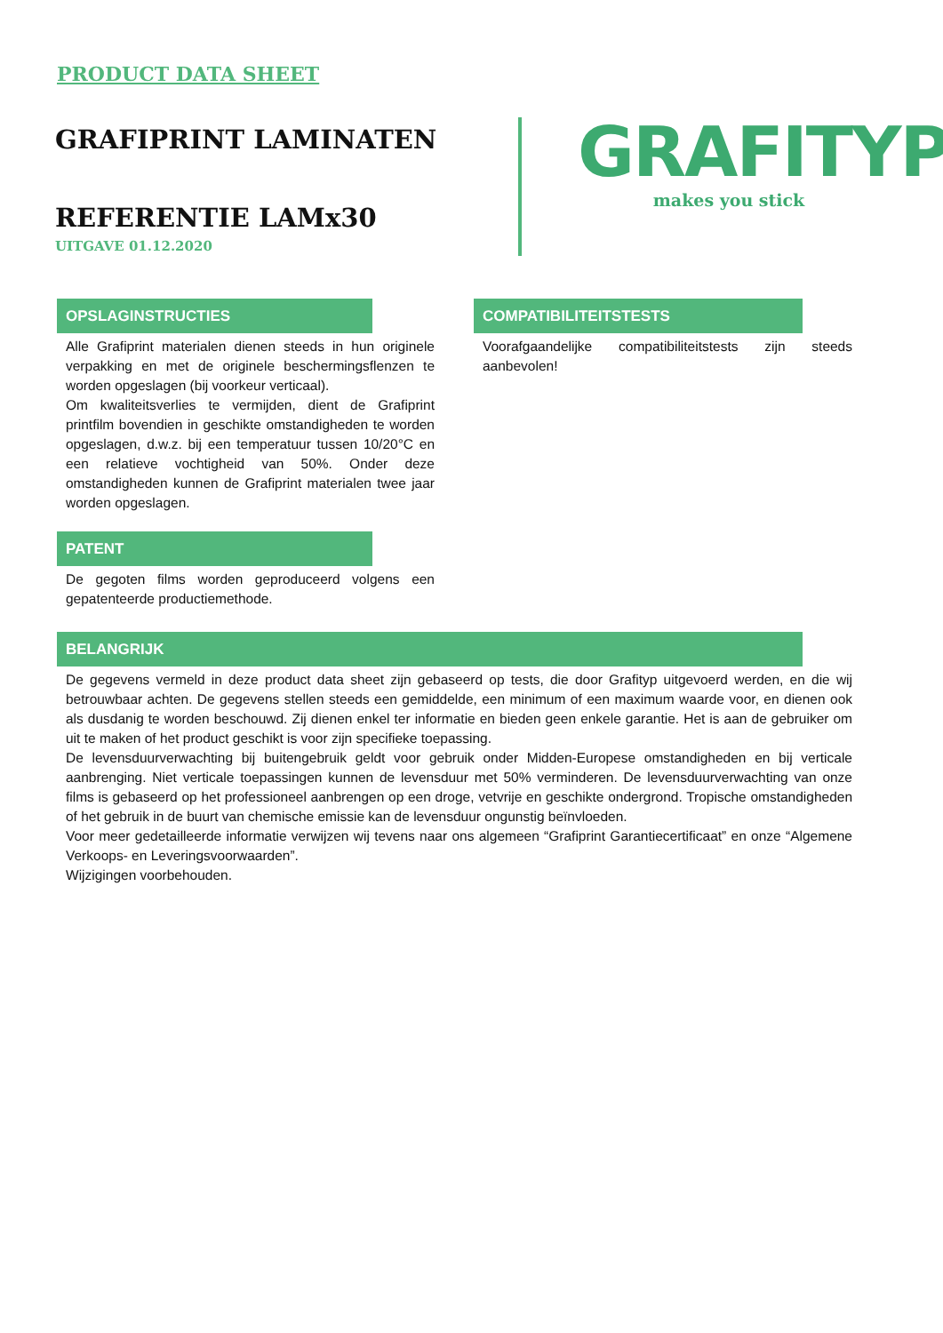PRODUCT DATA SHEET
GRAFIPRINT LAMINATEN
REFERENTIE LAMx30
UITGAVE 01.12.2020
GRAFITYP
makes you stick
OPSLAGINSTRUCTIES
Alle Grafiprint materialen dienen steeds in hun originele verpakking en met de originele beschermingsflenzen te worden opgeslagen (bij voorkeur verticaal).
Om kwaliteitsverlies te vermijden, dient de Grafiprint printfilm bovendien in geschikte omstandigheden te worden opgeslagen, d.w.z. bij een temperatuur tussen 10/20°C en een relatieve vochtigheid van 50%. Onder deze omstandigheden kunnen de Grafiprint materialen twee jaar worden opgeslagen.
COMPATIBILITEITSTESTS
Voorafgaandelijke compatibiliteitstests zijn steeds aanbevolen!
PATENT
De gegoten films worden geproduceerd volgens een gepatenteerde productiemethode.
BELANGRIJK
De gegevens vermeld in deze product data sheet zijn gebaseerd op tests, die door Grafityp uitgevoerd werden, en die wij betrouwbaar achten. De gegevens stellen steeds een gemiddelde, een minimum of een maximum waarde voor, en dienen ook als dusdanig te worden beschouwd. Zij dienen enkel ter informatie en bieden geen enkele garantie. Het is aan de gebruiker om uit te maken of het product geschikt is voor zijn specifieke toepassing.
De levensduurverwachting bij buitengebruik geldt voor gebruik onder Midden-Europese omstandigheden en bij verticale aanbrenging. Niet verticale toepassingen kunnen de levensduur met 50% verminderen. De levensduurverwachting van onze films is gebaseerd op het professioneel aanbrengen op een droge, vetvrije en geschikte ondergrond. Tropische omstandigheden of het gebruik in de buurt van chemische emissie kan de levensduur ongunstig beïnvloeden.
Voor meer gedetailleerde informatie verwijzen wij tevens naar ons algemeen “Grafiprint Garantiecertificaat” en onze “Algemene Verkoops- en Leveringsvoorwaarden”.
Wijzigingen voorbehouden.